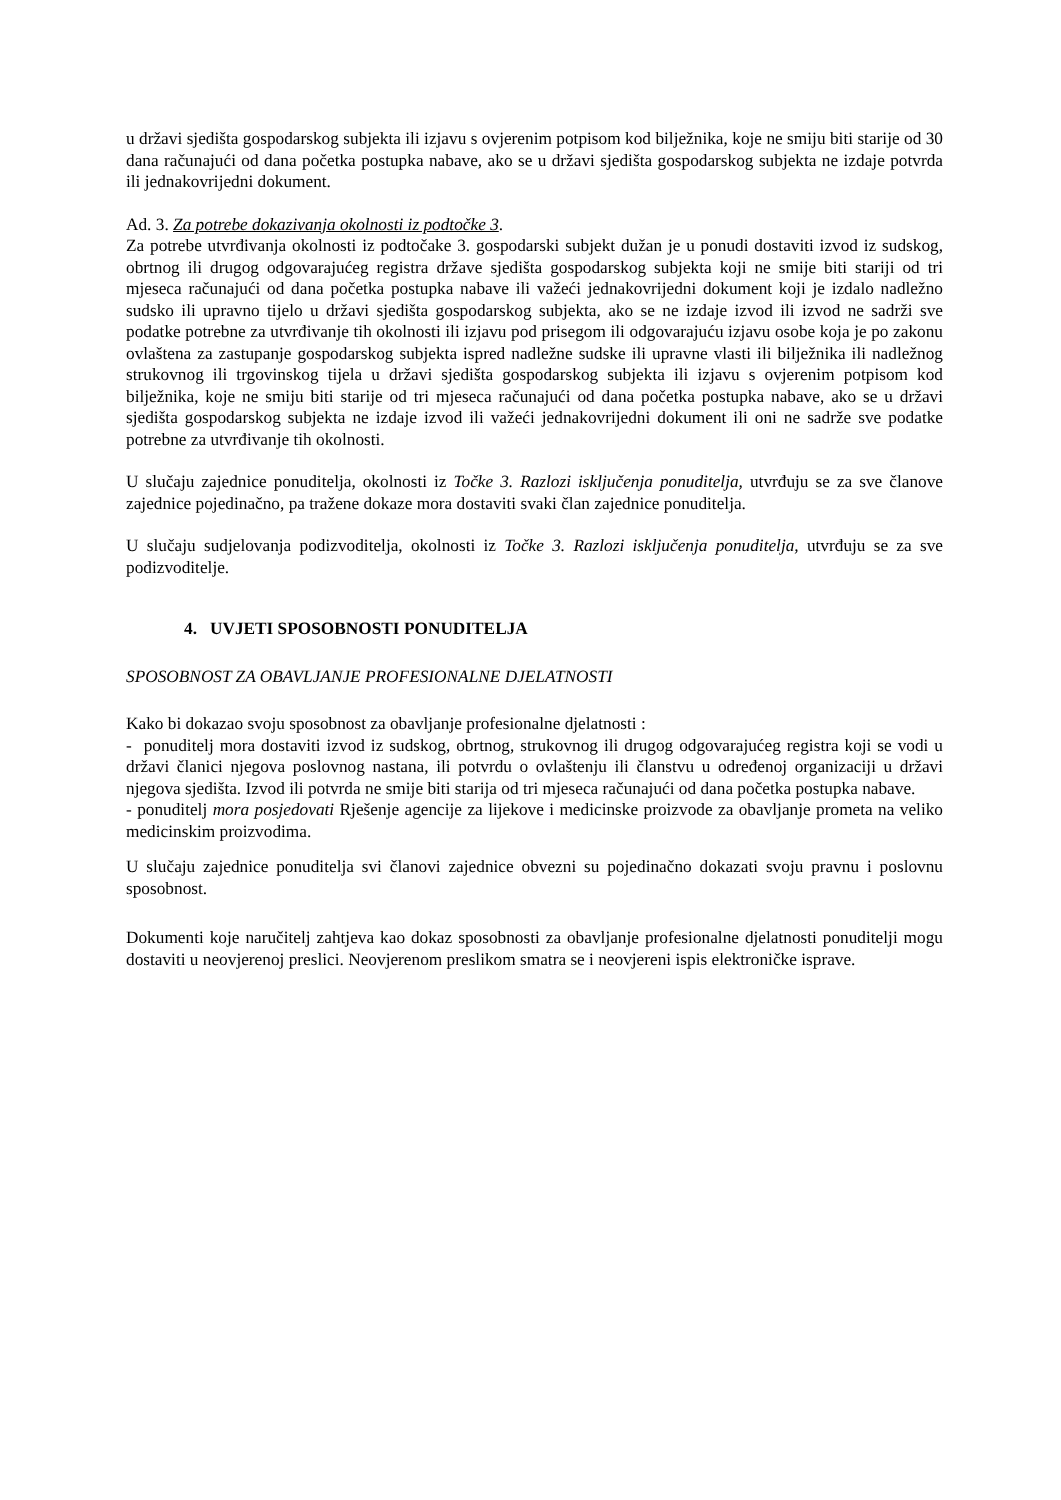u državi sjedišta gospodarskog subjekta ili izjavu s ovjerenim potpisom kod bilježnika, koje ne smiju biti starije od 30 dana računajući od dana početka postupka nabave, ako se u državi sjedišta gospodarskog subjekta ne izdaje potvrda ili jednakovrijedni dokument.
Ad. 3. Za potrebe dokazivanja okolnosti iz podtočke 3.
Za potrebe utvrđivanja okolnosti iz podtočake 3. gospodarski subjekt dužan je u ponudi dostaviti izvod iz sudskog, obrtnog ili drugog odgovarajućeg registra države sjedišta gospodarskog subjekta koji ne smije biti stariji od tri mjeseca računajući od dana početka postupka nabave ili važeći jednakovrijedni dokument koji je izdalo nadležno sudsko ili upravno tijelo u državi sjedišta gospodarskog subjekta, ako se ne izdaje izvod ili izvod ne sadrži sve podatke potrebne za utvrđivanje tih okolnosti ili izjavu pod prisegom ili odgovarajuću izjavu osobe koja je po zakonu ovlaštena za zastupanje gospodarskog subjekta ispred nadležne sudske ili upravne vlasti ili bilježnika ili nadležnog strukovnog ili trgovinskog tijela u državi sjedišta gospodarskog subjekta ili izjavu s ovjerenim potpisom kod bilježnika, koje ne smiju biti starije od tri mjeseca računajući od dana početka postupka nabave, ako se u državi sjedišta gospodarskog subjekta ne izdaje izvod ili važeći jednakovrijedni dokument ili oni ne sadrže sve podatke potrebne za utvrđivanje tih okolnosti.
U slučaju zajednice ponuditelja, okolnosti iz Točke 3. Razlozi isključenja ponuditelja, utvrđuju se za sve članove zajednice pojedinačno, pa tražene dokaze mora dostaviti svaki član zajednice ponuditelja.
U slučaju sudjelovanja podizvoditelja, okolnosti iz Točke 3. Razlozi isključenja ponuditelja, utvrđuju se za sve podizvoditelje.
4. UVJETI SPOSOBNOSTI PONUDITELJA
SPOSOBNOST ZA OBAVLJANJE PROFESIONALNE DJELATNOSTI
Kako bi dokazao svoju sposobnost za obavljanje profesionalne djelatnosti :
- ponuditelj mora dostaviti izvod iz sudskog, obrtnog, strukovnog ili drugog odgovarajućeg registra koji se vodi u državi članici njegova poslovnog nastana, ili potvrdu o ovlaštenju ili članstvu u određenoj organizaciji u državi njegova sjedišta. Izvod ili potvrda ne smije biti starija od tri mjeseca računajući od dana početka postupka nabave.
- ponuditelj mora posjedovati Rješenje agencije za lijekove i medicinske proizvode za obavljanje prometa na veliko medicinskim proizvodima.
U slučaju zajednice ponuditelja svi članovi zajednice obvezni su pojedinačno dokazati svoju pravnu i poslovnu sposobnost.
Dokumenti koje naručitelj zahtjeva kao dokaz sposobnosti za obavljanje profesionalne djelatnosti ponuditelji mogu dostaviti u neovjerenoj preslici. Neovjerenom preslikom smatra se i neovjereni ispis elektroničke isprave.